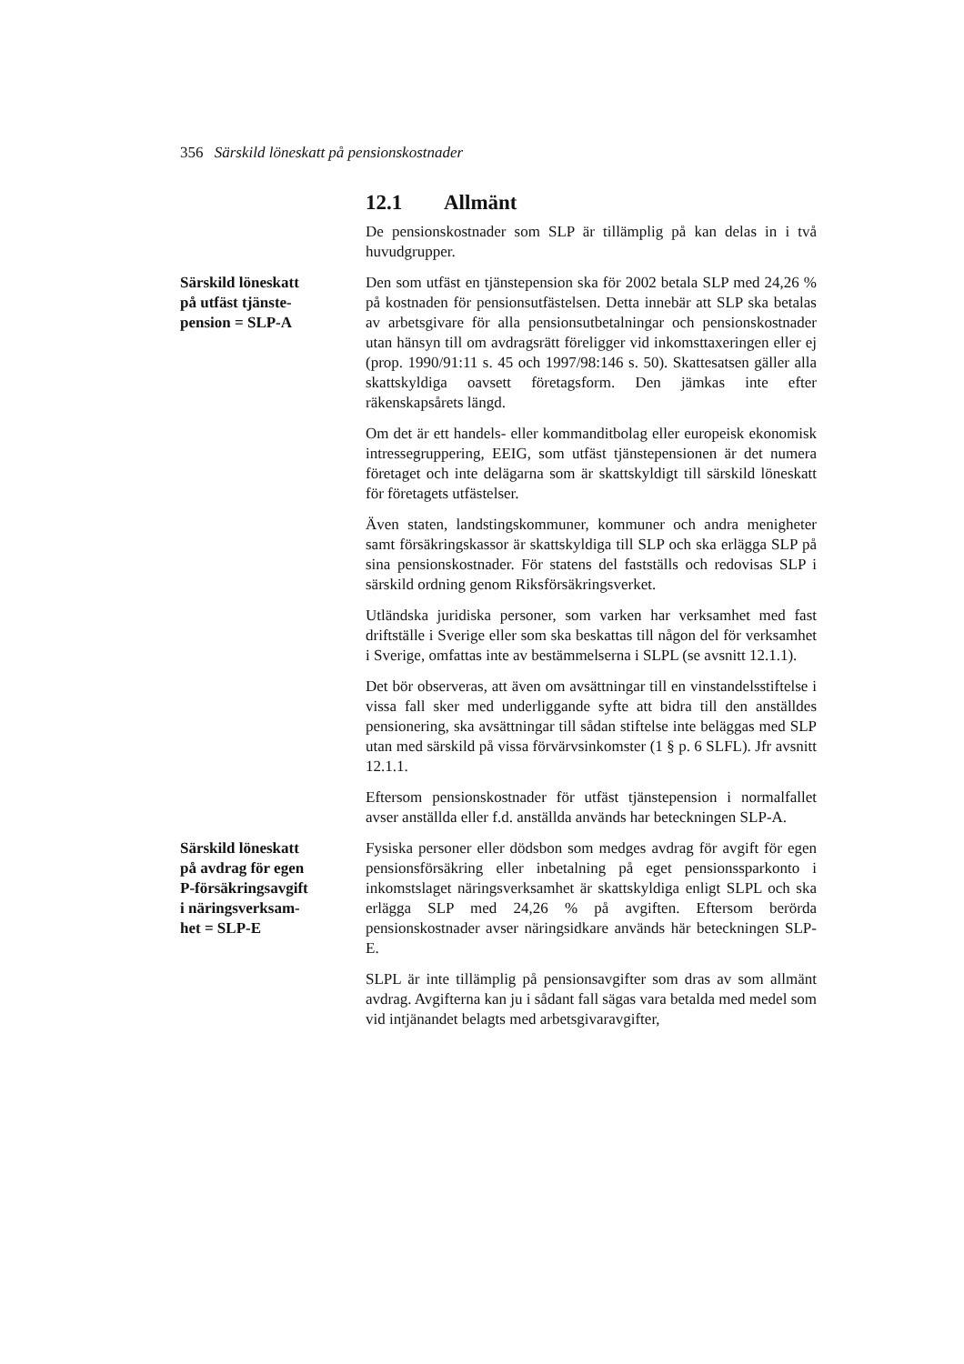356 Särskild löneskatt på pensionskostnader
12.1 Allmänt
De pensionskostnader som SLP är tillämplig på kan delas in i två huvudgrupper.
Särskild löneskatt
på utfäst tjänste-
pension = SLP-A
Den som utfäst en tjänstepension ska för 2002 betala SLP med 24,26 % på kostnaden för pensionsutfästelsen. Detta innebär att SLP ska betalas av arbetsgivare för alla pensionsutbetalningar och pensionskostnader utan hänsyn till om avdragsrätt föreligger vid inkomsttaxeringen eller ej (prop. 1990/91:11 s. 45 och 1997/98:146 s. 50). Skattesatsen gäller alla skattskyldiga oavsett företagsform. Den jämkas inte efter räkenskapsårets längd.
Om det är ett handels- eller kommanditbolag eller europeisk ekonomisk intressegruppering, EEIG, som utfäst tjänstepensionen är det numera företaget och inte delägarna som är skattskyldigt till särskild löneskatt för företagets utfästelser.
Även staten, landstingskommuner, kommuner och andra menigheter samt försäkringskassor är skattskyldiga till SLP och ska erlägga SLP på sina pensionskostnader. För statens del fastställs och redovisas SLP i särskild ordning genom Riksförsäkringsverket.
Utländska juridiska personer, som varken har verksamhet med fast driftställe i Sverige eller som ska beskattas till någon del för verksamhet i Sverige, omfattas inte av bestämmelserna i SLPL (se avsnitt 12.1.1).
Det bör observeras, att även om avsättningar till en vinstandelsstiftelse i vissa fall sker med underliggande syfte att bidra till den anställdes pensionering, ska avsättningar till sådan stiftelse inte beläggas med SLP utan med särskild på vissa förvärvsinkomster (1 § p. 6 SLFL). Jfr avsnitt 12.1.1.
Eftersom pensionskostnader för utfäst tjänstepension i normalfallet avser anställda eller f.d. anställda används har beteckningen SLP-A.
Särskild löneskatt
på avdrag för egen
P-försäkringsavgift
i näringsverksam-
het = SLP-E
Fysiska personer eller dödsbon som medges avdrag för avgift för egen pensionsförsäkring eller inbetalning på eget pensionssparkonto i inkomstslaget näringsverksamhet är skattskyldiga enligt SLPL och ska erlägga SLP med 24,26 % på avgiften. Eftersom berörda pensionskostnader avser näringsidkare används här beteckningen SLP-E.
SLPL är inte tillämplig på pensionsavgifter som dras av som allmänt avdrag. Avgifterna kan ju i sådant fall sägas vara betalda med medel som vid intjänandet belagts med arbetsgivaravgifter,